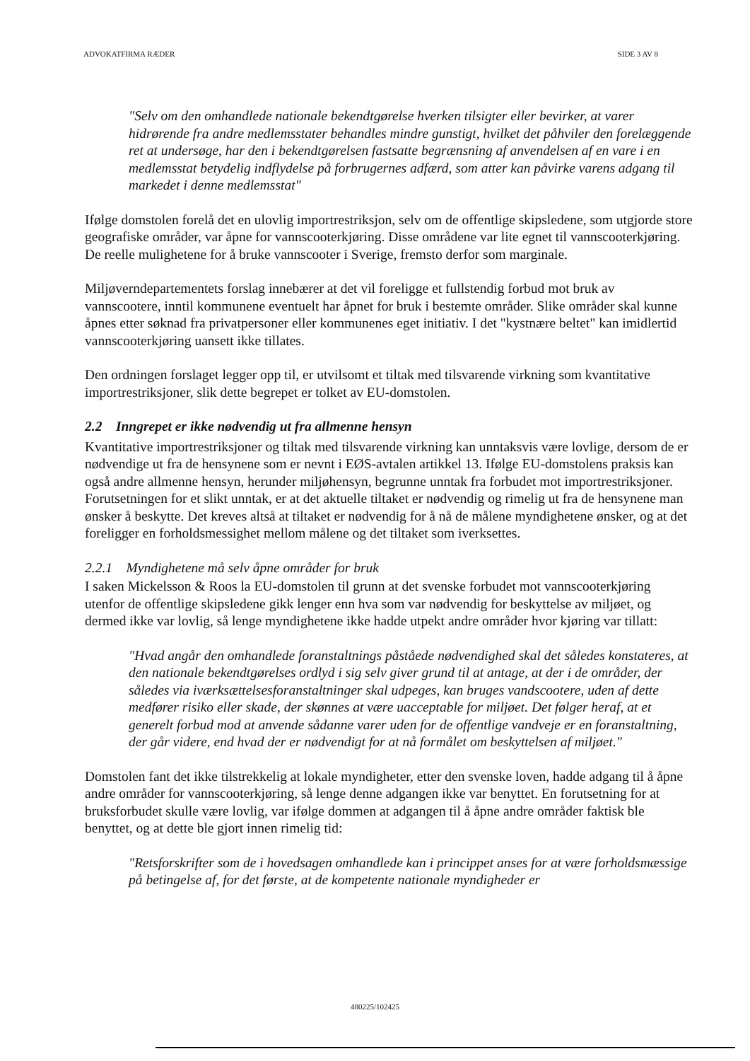ADVOKATFIRMA RÆDER SIDE 3 AV 8
"Selv om den omhandlede nationale bekendtgørelse hverken tilsigter eller bevirker, at varer hidrørende fra andre medlemsstater behandles mindre gunstigt, hvilket det påhviler den forelæggende ret at undersøge, har den i bekendtgørelsen fastsatte begrænsning af anvendelsen af en vare i en medlemsstat betydelig indflydelse på forbrugernes adfærd, som atter kan påvirke varens adgang til markedet i denne medlemsstat"
Ifølge domstolen forelå det en ulovlig importrestriksjon, selv om de offentlige skipsledene, som utgjorde store geografiske områder, var åpne for vannscooterkjøring. Disse områdene var lite egnet til vannscooterkjøring. De reelle mulighetene for å bruke vannscooter i Sverige, fremsto derfor som marginale.
Miljøverndepartementets forslag innebærer at det vil foreligge et fullstendig forbud mot bruk av vannscootere, inntil kommunene eventuelt har åpnet for bruk i bestemte områder. Slike områder skal kunne åpnes etter søknad fra privatpersoner eller kommunenes eget initiativ. I det "kystnære beltet" kan imidlertid vannscooterkjøring uansett ikke tillates.
Den ordningen forslaget legger opp til, er utvilsomt et tiltak med tilsvarende virkning som kvantitative importrestriksjoner, slik dette begrepet er tolket av EU-domstolen.
2.2 Inngrepet er ikke nødvendig ut fra allmenne hensyn
Kvantitative importrestriksjoner og tiltak med tilsvarende virkning kan unntaksvis være lovlige, dersom de er nødvendige ut fra de hensynene som er nevnt i EØS-avtalen artikkel 13. Ifølge EU-domstolens praksis kan også andre allmenne hensyn, herunder miljøhensyn, begrunne unntak fra forbudet mot importrestriksjoner. Forutsetningen for et slikt unntak, er at det aktuelle tiltaket er nødvendig og rimelig ut fra de hensynene man ønsker å beskytte. Det kreves altså at tiltaket er nødvendig for å nå de målene myndighetene ønsker, og at det foreligger en forholdsmessighet mellom målene og det tiltaket som iverksettes.
2.2.1 Myndighetene må selv åpne områder for bruk
I saken Mickelsson & Roos la EU-domstolen til grunn at det svenske forbudet mot vannscooterkjøring utenfor de offentlige skipsledene gikk lenger enn hva som var nødvendig for beskyttelse av miljøet, og dermed ikke var lovlig, så lenge myndighetene ikke hadde utpekt andre områder hvor kjøring var tillatt:
"Hvad angår den omhandlede foranstaltnings påståede nødvendighed skal det således konstateres, at den nationale bekendtgørelses ordlyd i sig selv giver grund til at antage, at der i de områder, der således via iværksættelsesforanstaltninger skal udpeges, kan bruges vandscootere, uden af dette medfører risiko eller skade, der skønnes at være uacceptable for miljøet. Det følger heraf, at et generelt forbud mod at anvende sådanne varer uden for de offentlige vandveje er en foranstaltning, der går videre, end hvad der er nødvendigt for at nå formålet om beskyttelsen af miljøet."
Domstolen fant det ikke tilstrekkelig at lokale myndigheter, etter den svenske loven, hadde adgang til å åpne andre områder for vannscooterkjøring, så lenge denne adgangen ikke var benyttet. En forutsetning for at bruksforbudet skulle være lovlig, var ifølge dommen at adgangen til å åpne andre områder faktisk ble benyttet, og at dette ble gjort innen rimelig tid:
"Retsforskrifter som de i hovedsagen omhandlede kan i princippet anses for at være forholdsmæssige på betingelse af, for det første, at de kompetente nationale myndigheder er
480225/102425